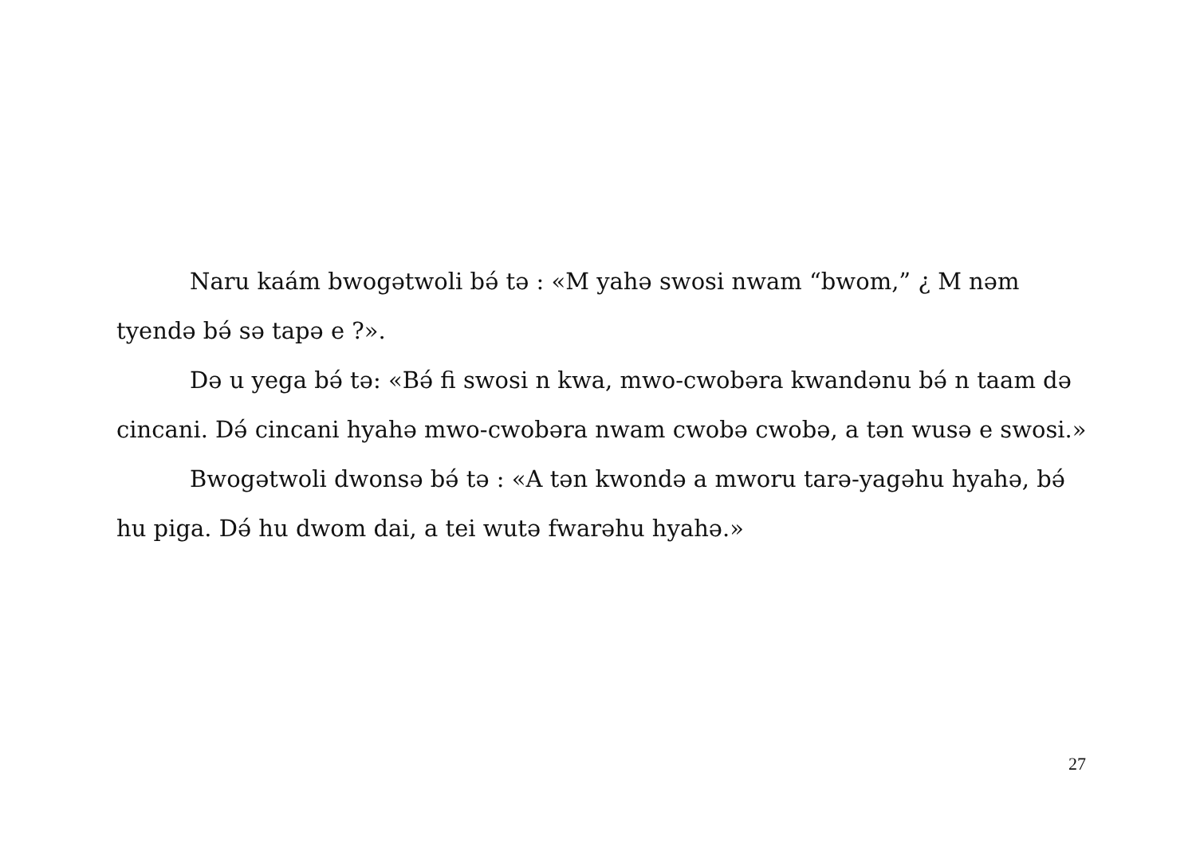Naru kaám bwogətwoli bə́ tə : «M yahə swosi nwam “bwom,” ¿ M nəm tyendə bə́ sə tapə e ?».
Də u yega bə́ tə: «Bə́ fi swosi n kwa, mwo-cwobəra kwandənu bə́ n taam də cincani. Də́ cincani hyahə mwo-cwobəra nwam cwobə cwobə, a tən wusə e swosi.»
Bwogətwoli dwonsə bə́ tə : «A tən kwondə a mworu tarə-yagəhu hyahə, bə́ hu piga. Də́ hu dwom dai, a tei wutə fwarəhu hyahə.»
27